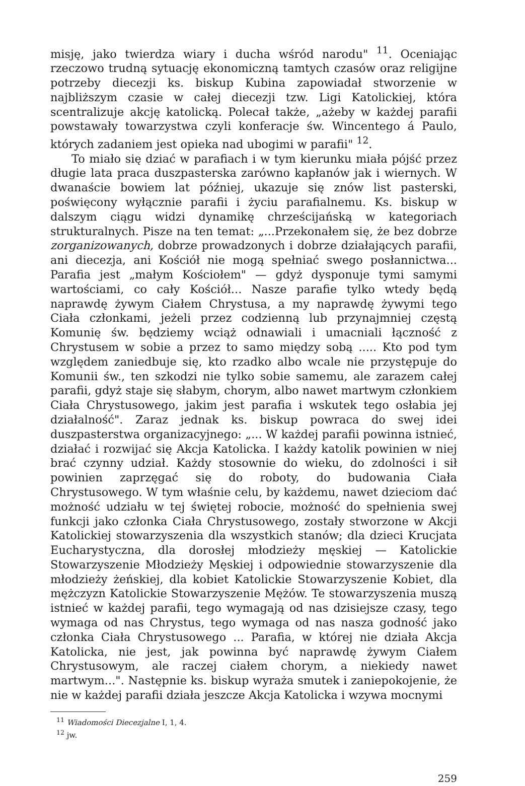misję, jako twierdza wiary i ducha wśród narodu" <sup>11</sup>. Oceniając rzeczowo trudną sytuację ekonomiczną tamtych czasów oraz religijne potrzeby diecezji ks. biskup Kubina zapowiadał stworzenie w najbliższym czasie w całej diecezji tzw. Ligi Katolickiej, która scentralizuje akcję katolicką. Polecał także, „ażeby w każdej parafii powstawały towarzystwa czyli konferacje św. Wincentego á Paulo, których zadaniem jest opieka nad ubogimi w parafii" <sup>12</sup>.
To miało się dziać w parafiach i w tym kierunku miała pójść przez długie lata praca duszpasterska zarówno kapłanów jak i wiernych. W dwanaście bowiem lat później, ukazuje się znów list pasterski, poświęcony wyłącznie parafii i życiu parafialnemu. Ks. biskup w dalszym ciągu widzi dynamikę chrześcijańską w kategoriach strukturalnych. Pisze na ten temat: „...Przekonałem się, że bez dobrze zorganizowanych, dobrze prowadzonych i dobrze działających parafii, ani diecezja, ani Kościół nie mogą spełniać swego posłannictwa... Parafia jest „małym Kościołem" — gdyż dysponuje tymi samymi wartościami, co cały Kościół... Nasze parafie tylko wtedy będą naprawdę żywym Ciałem Chrystusa, a my naprawdę żywymi tego Ciała członkami, jeżeli przez codzienną lub przynajmniej częstą Komunię św. będziemy wciąż odnawiali i umacniali łączność z Chrystusem w sobie a przez to samo między sobą ..... Kto pod tym względem zaniedbuje się, kto rzadko albo wcale nie przystępuje do Komunii św., ten szkodzi nie tylko sobie samemu, ale zarazem całej parafii, gdyż staje się słabym, chorym, albo nawet martwym członkiem Ciała Chrystusowego, jakim jest parafia i wskutek tego osłabia jej działalność". Zaraz jednak ks. biskup powraca do swej idei duszpasterstwa organizacyjnego: „... W każdej parafii powinna istnieć, działać i rozwijać się Akcja Katolicka. I każdy katolik powinien w niej brać czynny udział. Każdy stosownie do wieku, do zdolności i sił powinien zaprzęgać się do roboty, do budowania Ciała Chrystusowego. W tym właśnie celu, by każdemu, nawet dzieciom dać możność udziału w tej świętej robocie, możność do spełnienia swej funkcji jako członka Ciała Chrystusowego, zostały stworzone w Akcji Katolickiej stowarzyszenia dla wszystkich stanów; dla dzieci Krucjata Eucharystyczna, dla dorosłej młodzieży męskiej — Katolickie Stowarzyszenie Młodzieży Męskiej i odpowiednie stowarzyszenie dla młodzieży żeńskiej, dla kobiet Katolickie Stowarzyszenie Kobiet, dla mężczyzn Katolickie Stowarzyszenie Mężów. Te stowarzyszenia muszą istnieć w każdej parafii, tego wymagają od nas dzisiejsze czasy, tego wymaga od nas Chrystus, tego wymaga od nas nasza godność jako członka Ciała Chrystusowego ... Parafia, w której nie działa Akcja Katolicka, nie jest, jak powinna być naprawdę żywym Ciałem Chrystusowym, ale raczej ciałem chorym, a niekiedy nawet martwym...". Następnie ks. biskup wyraża smutek i zaniepokojenie, że nie w każdej parafii działa jeszcze Akcja Katolicka i wzywa mocnymi
<sup>11</sup> Wiadomości Diecezjalne I, 1, 4.
<sup>12</sup> jw.
259